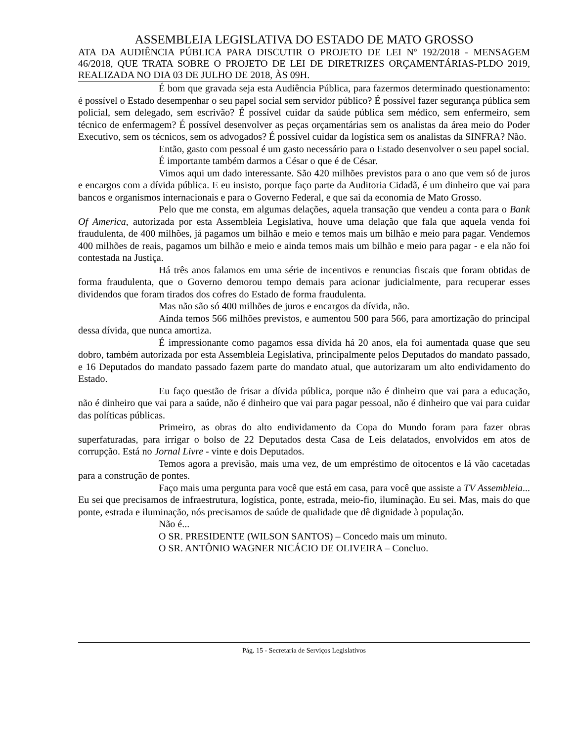ASSEMBLEIA LEGISLATIVA DO ESTADO DE MATO GROSSO
ATA DA AUDIÊNCIA PÚBLICA PARA DISCUTIR O PROJETO DE LEI Nº 192/2018 - MENSAGEM 46/2018, QUE TRATA SOBRE O PROJETO DE LEI DE DIRETRIZES ORÇAMENTÁRIAS-PLDO 2019, REALIZADA NO DIA 03 DE JULHO DE 2018, ÀS 09H.
É bom que gravada seja esta Audiência Pública, para fazermos determinado questionamento: é possível o Estado desempenhar o seu papel social sem servidor público? É possível fazer segurança pública sem policial, sem delegado, sem escrivão? É possível cuidar da saúde pública sem médico, sem enfermeiro, sem técnico de enfermagem? É possível desenvolver as peças orçamentárias sem os analistas da área meio do Poder Executivo, sem os técnicos, sem os advogados? É possível cuidar da logística sem os analistas da SINFRA? Não.
Então, gasto com pessoal é um gasto necessário para o Estado desenvolver o seu papel social.
É importante também darmos a César o que é de César.
Vimos aqui um dado interessante. São 420 milhões previstos para o ano que vem só de juros e encargos com a dívida pública. E eu insisto, porque faço parte da Auditoria Cidadã, é um dinheiro que vai para bancos e organismos internacionais e para o Governo Federal, e que sai da economia de Mato Grosso.
Pelo que me consta, em algumas delações, aquela transação que vendeu a conta para o Bank Of America, autorizada por esta Assembleia Legislativa, houve uma delação que fala que aquela venda foi fraudulenta, de 400 milhões, já pagamos um bilhão e meio e temos mais um bilhão e meio para pagar. Vendemos 400 milhões de reais, pagamos um bilhão e meio e ainda temos mais um bilhão e meio para pagar - e ela não foi contestada na Justiça.
Há três anos falamos em uma série de incentivos e renuncias fiscais que foram obtidas de forma fraudulenta, que o Governo demorou tempo demais para acionar judicialmente, para recuperar esses dividendos que foram tirados dos cofres do Estado de forma fraudulenta.
Mas não são só 400 milhões de juros e encargos da dívida, não.
Ainda temos 566 milhões previstos, e aumentou 500 para 566, para amortização do principal dessa dívida, que nunca amortiza.
É impressionante como pagamos essa dívida há 20 anos, ela foi aumentada quase que seu dobro, também autorizada por esta Assembleia Legislativa, principalmente pelos Deputados do mandato passado, e 16 Deputados do mandato passado fazem parte do mandato atual, que autorizaram um alto endividamento do Estado.
Eu faço questão de frisar a dívida pública, porque não é dinheiro que vai para a educação, não é dinheiro que vai para a saúde, não é dinheiro que vai para pagar pessoal, não é dinheiro que vai para cuidar das políticas públicas.
Primeiro, as obras do alto endividamento da Copa do Mundo foram para fazer obras superfaturadas, para irrigar o bolso de 22 Deputados desta Casa de Leis delatados, envolvidos em atos de corrupção. Está no Jornal Livre - vinte e dois Deputados.
Temos agora a previsão, mais uma vez, de um empréstimo de oitocentos e lá vão cacetadas para a construção de pontes.
Faço mais uma pergunta para você que está em casa, para você que assiste a TV Assembleia... Eu sei que precisamos de infraestrutura, logística, ponte, estrada, meio-fio, iluminação. Eu sei. Mas, mais do que ponte, estrada e iluminação, nós precisamos de saúde de qualidade que dê dignidade à população.
Não é...
O SR. PRESIDENTE (WILSON SANTOS) – Concedo mais um minuto.
O SR. ANTÔNIO WAGNER NICÁCIO DE OLIVEIRA – Concluo.
Pág. 15 - Secretaria de Serviços Legislativos